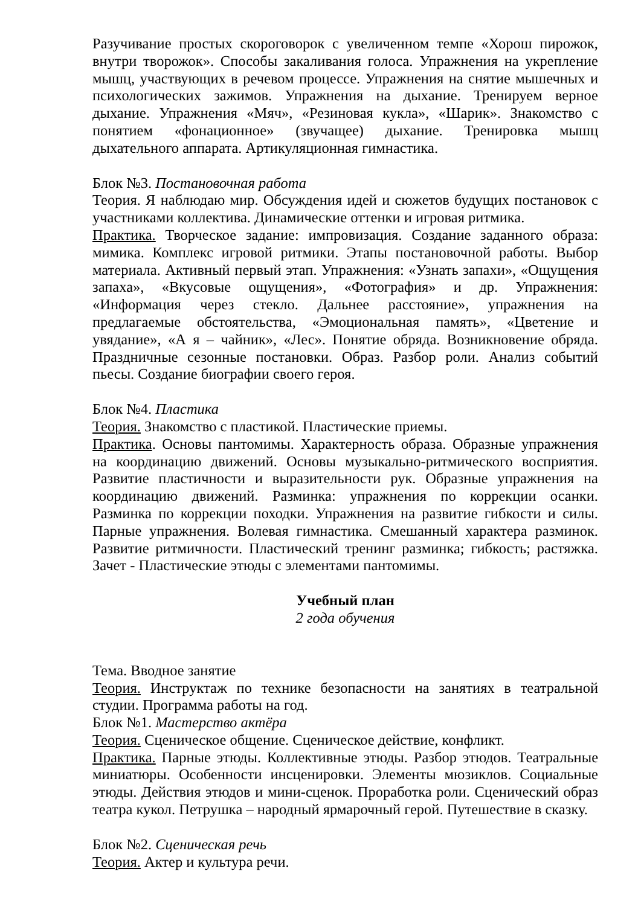Разучивание простых скороговорок с увеличенном темпе «Хорош пирожок, внутри творожок». Способы закаливания голоса. Упражнения на укрепление мышц, участвующих в речевом процессе. Упражнения на снятие мышечных и психологических зажимов. Упражнения на дыхание. Тренируем верное дыхание. Упражнения «Мяч», «Резиновая кукла», «Шарик». Знакомство с понятием «фонационное» (звучащее) дыхание. Тренировка мышц дыхательного аппарата. Артикуляционная гимнастика.
Блок №3. Постановочная работа
Теория. Я наблюдаю мир. Обсуждения идей и сюжетов будущих постановок с участниками коллектива. Динамические оттенки и игровая ритмика.
Практика. Творческое задание: импровизация. Создание заданного образа: мимика. Комплекс игровой ритмики. Этапы постановочной работы. Выбор материала. Активный первый этап. Упражнения: «Узнать запахи», «Ощущения запаха», «Вкусовые ощущения», «Фотография» и др. Упражнения: «Информация через стекло. Дальнее расстояние», упражнения на предлагаемые обстоятельства, «Эмоциональная память», «Цветение и увядание», «А я – чайник», «Лес». Понятие обряда. Возникновение обряда. Праздничные сезонные постановки. Образ. Разбор роли. Анализ событий пьесы. Создание биографии своего героя.
Блок №4. Пластика
Теория. Знакомство с пластикой. Пластические приемы.
Практика. Основы пантомимы. Характерность образа. Образные упражнения на координацию движений. Основы музыкально-ритмического восприятия. Развитие пластичности и выразительности рук. Образные упражнения на координацию движений. Разминка: упражнения по коррекции осанки. Разминка по коррекции походки. Упражнения на развитие гибкости и силы. Парные упражнения. Волевая гимнастика. Смешанный характера разминок. Развитие ритмичности. Пластический тренинг разминка; гибкость; растяжка. Зачет - Пластические этюды с элементами пантомимы.
Учебный план
2 года обучения
Тема. Вводное занятие
Теория. Инструктаж по технике безопасности на занятиях в театральной студии. Программа работы на год.
Блок №1. Мастерство актёра
Теория. Сценическое общение. Сценическое действие, конфликт.
Практика. Парные этюды. Коллективные этюды. Разбор этюдов. Театральные миниатюры. Особенности инсценировки. Элементы мюзиклов. Социальные этюды. Действия этюдов и мини-сценок. Проработка роли. Сценический образ театра кукол. Петрушка – народный ярмарочный герой. Путешествие в сказку.
Блок №2. Сценическая речь
Теория. Актер и культура речи.